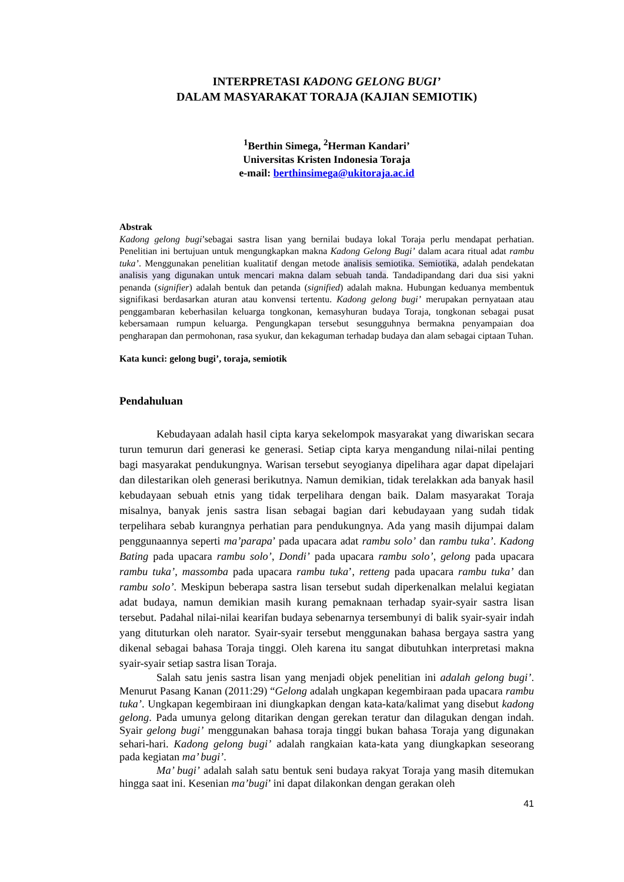INTERPRETASI KADONG GELONG BUGI’
DALAM MASYARAKAT TORAJA (KAJIAN SEMIOTIK)
<sup>1</sup> Berthin Simega, <sup>2</sup>Herman Kandari’
Universitas Kristen Indonesia Toraja
e-mail: berthinsimega@ukitoraja.ac.id
Abstrak
Kadong gelong bugi’sebagai sastra lisan yang bernilai budaya lokal Toraja perlu mendapat perhatian. Penelitian ini bertujuan untuk mengungkapkan makna Kadong Gelong Bugi’ dalam acara ritual adat rambu tuka’. Menggunakan penelitian kualitatif dengan metode analisis semiotika. Semiotika, adalah pendekatan analisis yang digunakan untuk mencari makna dalam sebuah tanda. Tandadipandang dari dua sisi yakni penanda (signifier) adalah bentuk dan petanda (signified) adalah makna. Hubungan keduanya membentuk signifikasi berdasarkan aturan atau konvensi tertentu. Kadong gelong bugi’ merupakan pernyataan atau penggambaran keberhasilan keluarga tongkonan, kemasyhuran budaya Toraja, tongkonan sebagai pusat kebersamaan rumpun keluarga. Pengungkapan tersebut sesungguhnya bermakna penyampaian doa pengharapan dan permohonan, rasa syukur, dan kekaguman terhadap budaya dan alam sebagai ciptaan Tuhan.
Kata kunci: gelong bugi’, toraja, semiotik
Pendahuluan
Kebudayaan adalah hasil cipta karya sekelompok masyarakat yang diwariskan secara turun temurun dari generasi ke generasi. Setiap cipta karya mengandung nilai-nilai penting bagi masyarakat pendukungnya. Warisan tersebut seyogianya dipelihara agar dapat dipelajari dan dilestarikan oleh generasi berikutnya. Namun demikian, tidak terelakkan ada banyak hasil kebudayaan sebuah etnis yang tidak terpelihara dengan baik. Dalam masyarakat Toraja misalnya, banyak jenis sastra lisan sebagai bagian dari kebudayaan yang sudah tidak terpelihara sebab kurangnya perhatian para pendukungnya. Ada yang masih dijumpai dalam penggunaannya seperti ma’parapa’ pada upacara adat rambu solo’ dan rambu tuka’. Kadong Bating pada upacara rambu solo’, Dondi’ pada upacara rambu solo’, gelong pada upacara rambu tuka’, massomba pada upacara rambu tuka’, retteng pada upacara rambu tuka’ dan rambu solo’. Meskipun beberapa sastra lisan tersebut sudah diperkenalkan melalui kegiatan adat budaya, namun demikian masih kurang pemaknaan terhadap syair-syair sastra lisan tersebut. Padahal nilai-nilai kearifan budaya sebenarnya tersembunyi di balik syair-syair indah yang dituturkan oleh narator. Syair-syair tersebut menggunakan bahasa bergaya sastra yang dikenal sebagai bahasa Toraja tinggi. Oleh karena itu sangat dibutuhkan interpretasi makna syair-syair setiap sastra lisan Toraja.
Salah satu jenis sastra lisan yang menjadi objek penelitian ini adalah gelong bugi’. Menurut Pasang Kanan (2011:29) “Gelong adalah ungkapan kegembiraan pada upacara rambu tuka’. Ungkapan kegembiraan ini diungkapkan dengan kata-kata/kalimat yang disebut kadong gelong. Pada umunya gelong ditarikan dengan gerekan teratur dan dilagukan dengan indah. Syair gelong bugi’ menggunakan bahasa toraja tinggi bukan bahasa Toraja yang digunakan sehari-hari. Kadong gelong bugi’ adalah rangkaian kata-kata yang diungkapkan seseorang pada kegiatan ma’ bugi’.
Ma’ bugi’ adalah salah satu bentuk seni budaya rakyat Toraja yang masih ditemukan hingga saat ini. Kesenian ma’bugi’ ini dapat dilakonkan dengan gerakan oleh
41